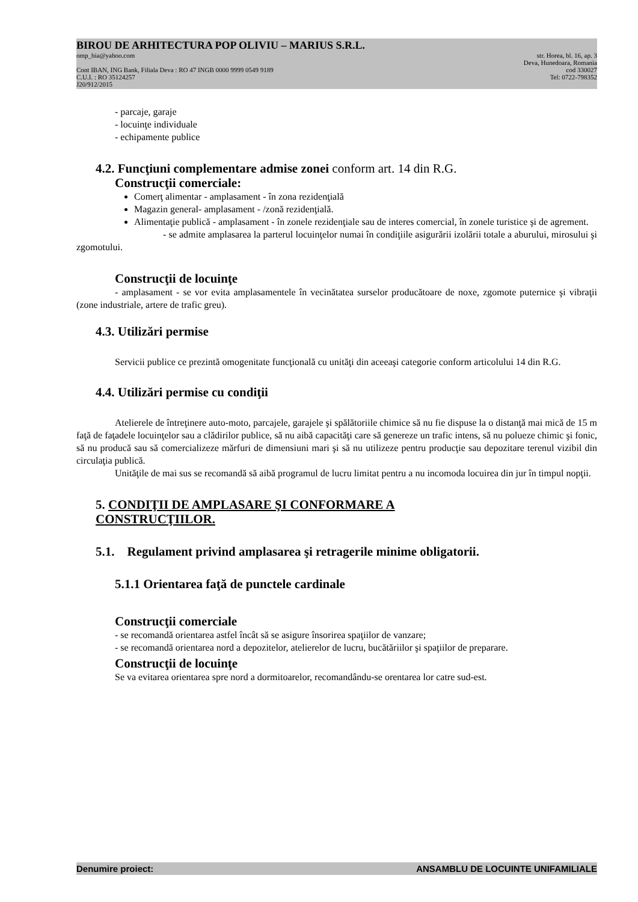BIROU DE ARHITECTURA POP OLIVIU – MARIUS S.R.L.
omp_bia@yahoo.com str. Horea, bl. 16, ap. 3
Deva, Hunedoara, Romania
Cont IBAN, ING Bank, Filiala Deva : RO 47 INGB 0000 9999 0549 9189 cod 330027
C.U.I. : RO 35124257 Tel: 0722-798352
J20/912/2015
- parcaje, garaje
- locuinţe individuale
- echipamente publice
4.2. Funcţiuni complementare admise zonei conform art. 14 din R.G.
Construcţii comerciale:
Comerţ alimentar - amplasament - în zona rezidenţială
Magazin general- amplasament - /zonă rezidenţială.
Alimentaţie publică - amplasament - în zonele rezidenţiale sau de interes comercial, în zonele turistice şi de agrement.
- se admite amplasarea la parterul locuinţelor numai în condiţiile asigurării izolării totale a aburului, mirosului şi zgomotului.
Construcţii de locuinţe
- amplasament - se vor evita amplasamentele în vecinătatea surselor producătoare de noxe, zgomote puternice şi vibraţii (zone industriale, artere de trafic greu).
4.3. Utilizări permise
Servicii publice ce prezintă omogenitate funcţională cu unităţi din aceeaşi categorie conform articolului 14 din R.G.
4.4. Utilizări permise cu condiţii
Atelierele de întreţinere auto-moto, parcajele, garajele şi spălătoriile chimice să nu fie dispuse la o distanţă mai mică de 15 m faţă de faţadele locuinţelor sau a clădirilor publice, să nu aibă capacităţi care să genereze un trafic intens, să nu polueze chimic şi fonic, să nu producă sau să comercializeze mărfuri de dimensiuni mari şi să nu utilizeze pentru producţie sau depozitare terenul vizibil din circulaţia publică.
Unităţile de mai sus se recomandă să aibă programul de lucru limitat pentru a nu incomoda locuirea din jur în timpul nopţii.
5. CONDIŢII DE AMPLASARE ŞI CONFORMARE A
CONSTRUCŢIILOR.
5.1. Regulament privind amplasarea şi retragerile minime obligatorii.
5.1.1 Orientarea faţă de punctele cardinale
Construcţii comerciale
- se recomandă orientarea astfel încât să se asigure însorirea spaţiilor de vanzare;
- se recomandă orientarea nord a depozitelor, atelierelor de lucru, bucătăriilor şi spaţiilor de preparare.
Construcţii de locuinţe
Se va evitarea orientarea spre nord a dormitoarelor, recomandându-se orentarea lor catre sud-est.
Denumire proiect: ANSAMBLU DE LOCUINTE UNIFAMILIALE